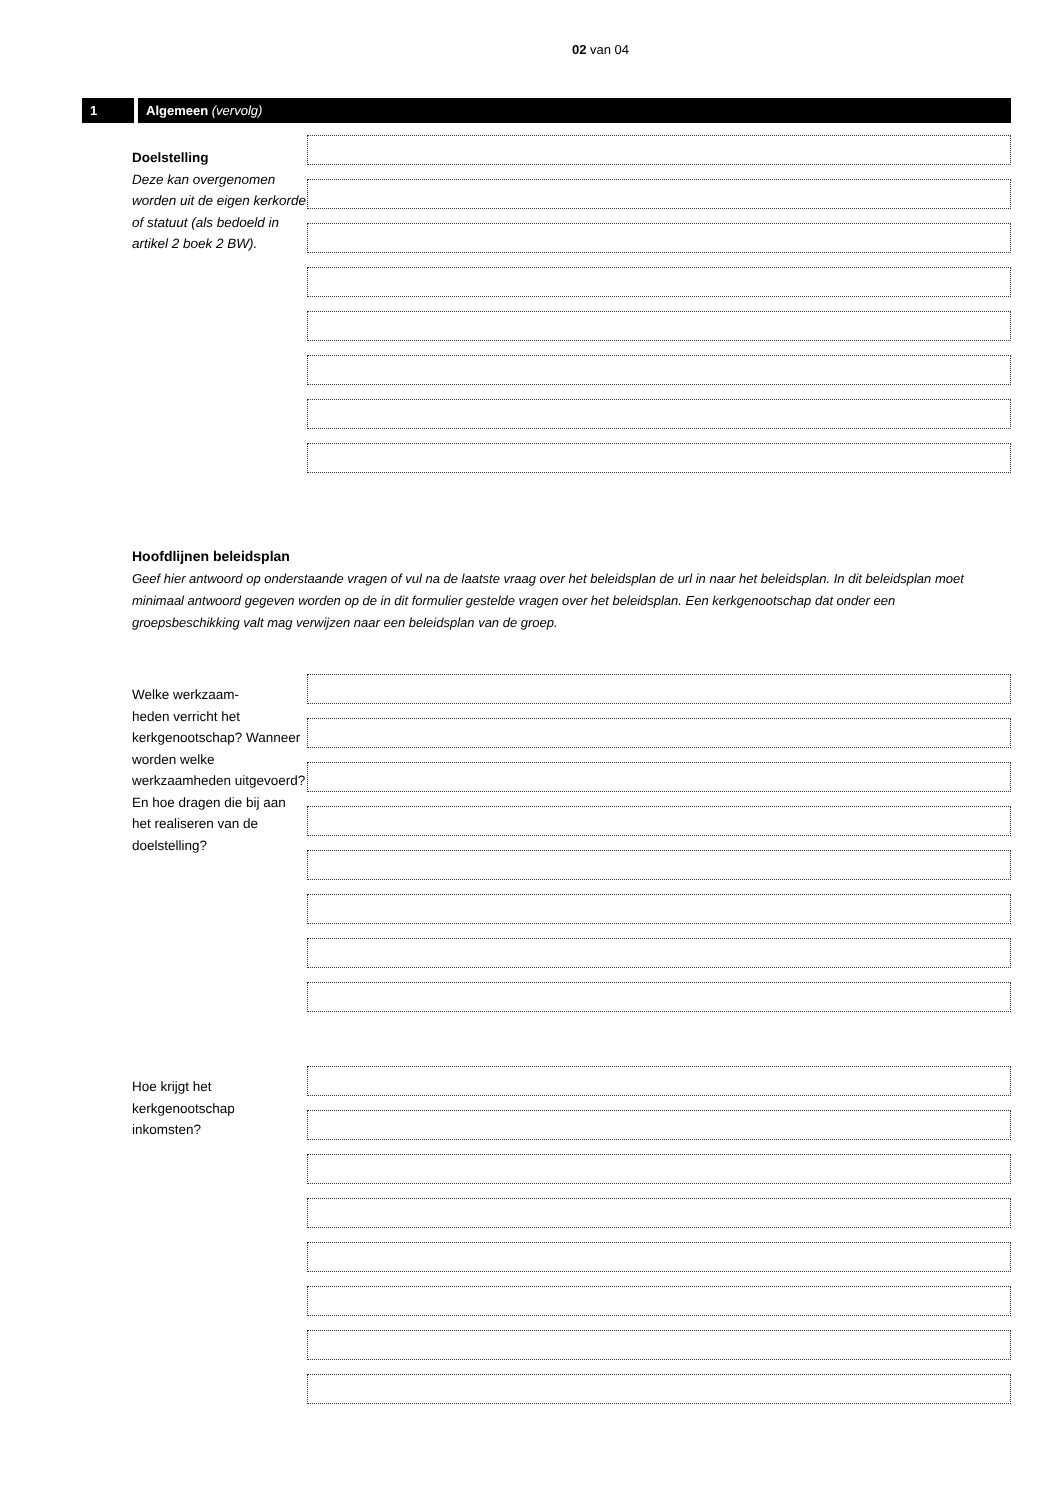02 van 04
1 Algemeen (vervolg)
Doelstelling
Deze kan overgenomen worden uit de eigen kerkorde of statuut (als bedoeld in artikel 2 boek 2 BW).
Hoofdlijnen beleidsplan
Geef hier antwoord op onderstaande vragen of vul na de laatste vraag over het beleidsplan de url in naar het beleidsplan. In dit beleidsplan moet minimaal antwoord gegeven worden op de in dit formulier gestelde vragen over het beleidsplan. Een kerkgenootschap dat onder een groepsbeschikking valt mag verwijzen naar een beleidsplan van de groep.
Welke werkzaam-
heden verricht het kerkgenootschap? Wanneer worden welke werkzaamheden uitgevoerd? En hoe dragen die bij aan het realiseren van de doelstelling?
Hoe krijgt het kerkgenootschap inkomsten?